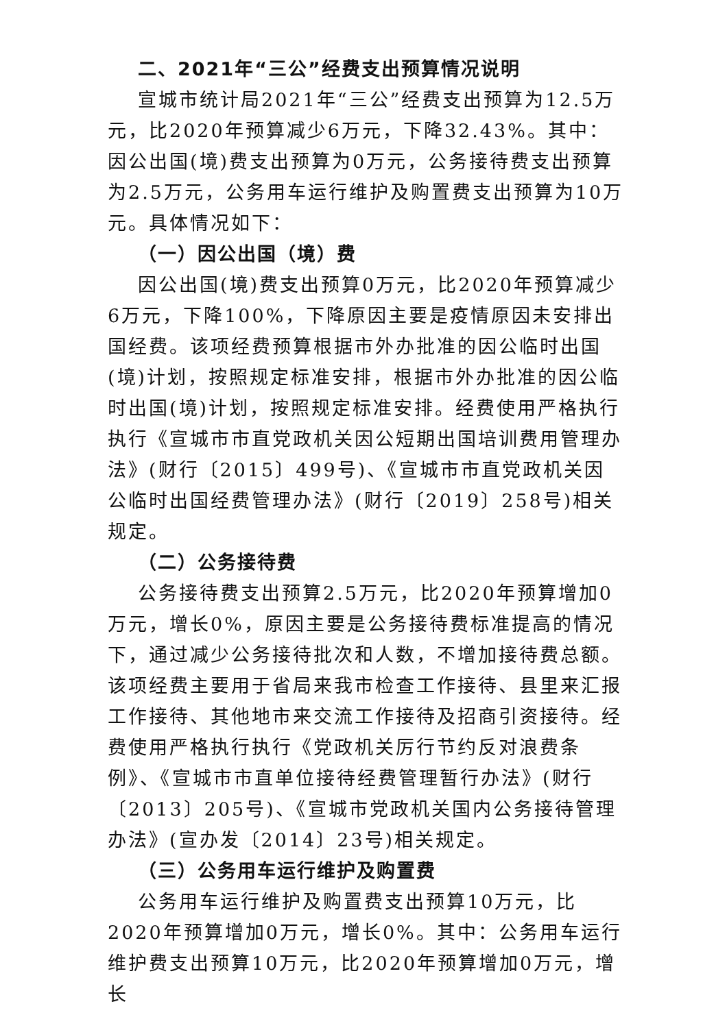二、2021年“三公”经费支出预算情况说明
宣城市统计局2021年“三公”经费支出预算为12.5万元，比2020年预算减少6万元，下降32.43%。其中：因公出国(境)费支出预算为0万元，公务接待费支出预算为2.5万元，公务用车运行维护及购置费支出预算为10万元。具体情况如下：
（一）因公出国（境）费
因公出国(境)费支出预算0万元，比2020年预算减少6万元，下降100%，下降原因主要是疫情原因未安排出国经费。该项经费预算根据市外办批准的因公临时出国(境)计划，按照规定标准安排，根据市外办批准的因公临时出国(境)计划，按照规定标准安排。经费使用严格执行执行《宣城市市直党政机关因公短期出国培训费用管理办法》(财行〔2015〕499号)、《宣城市市直党政机关因公临时出国经费管理办法》(财行〔2019〕258号)相关规定。
（二）公务接待费
公务接待费支出预算2.5万元，比2020年预算增加0万元，增长0%，原因主要是公务接待费标准提高的情况下，通过减少公务接待批次和人数，不增加接待费总额。该项经费主要用于省局来我市检查工作接待、县里来汇报工作接待、其他地市来交流工作接待及招商引资接待。经费使用严格执行执行《党政机关厉行节约反对浪费条例》、《宣城市市直单位接待经费管理暂行办法》(财行〔2013〕205号)、《宣城市党政机关国内公务接待管理办法》(宣办发〔2014〕23号)相关规定。
（三）公务用车运行维护及购置费
公务用车运行维护及购置费支出预算10万元，比2020年预算增加0万元，增长0%。其中：公务用车运行维护费支出预算10万元，比2020年预算增加0万元，增长